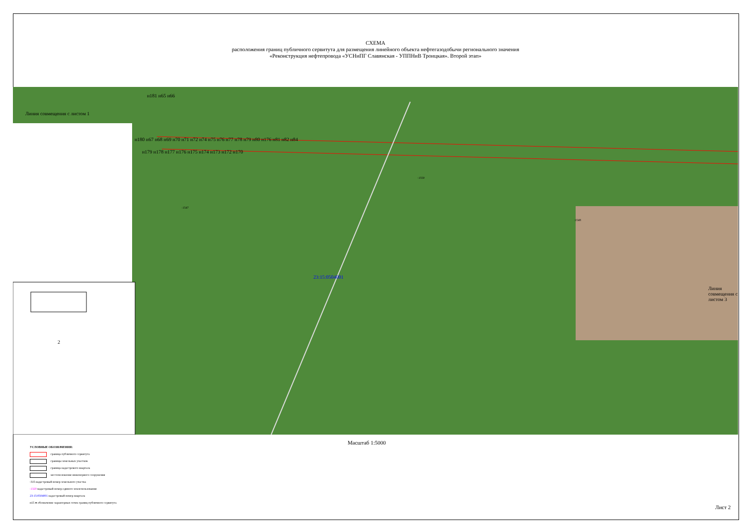СХЕМА
расположения границ публичного сервитута для размещения линейного объекта нефтегазодобычи регионального значения
«Реконструкция нефтепровода «УСНиПГ Славянская - УППНиВ Троицкая». Второй этап»
Линия совмещения с листом 1
н181 н65 н66
н180 н67 н68 н69 н70 н71 н72 н74 н75 н76 н77 н78 н79 н80 н176 н81 н82 н84
н179 н178 н177 н176 н175 н174 н173 н172 н170
:1547
:1550
:1548
23:15:0504001
2
Линия совмещения с листом 3
Масштаб 1:5000
УСЛОВНЫЕ ОБОЗНАЧЕНИЯ:
граница публичного сервитута
границы земельных участков
граница кадастрового квартала
местоположение инженерного сооружения
:315 кадастровый номер земельного участка
:1320 кадастровый номер единого землепользования
23:15:0504001 кадастровый номер квартала
н15 ● обозначение характерных точек границ публичного сервитута
Лист 2